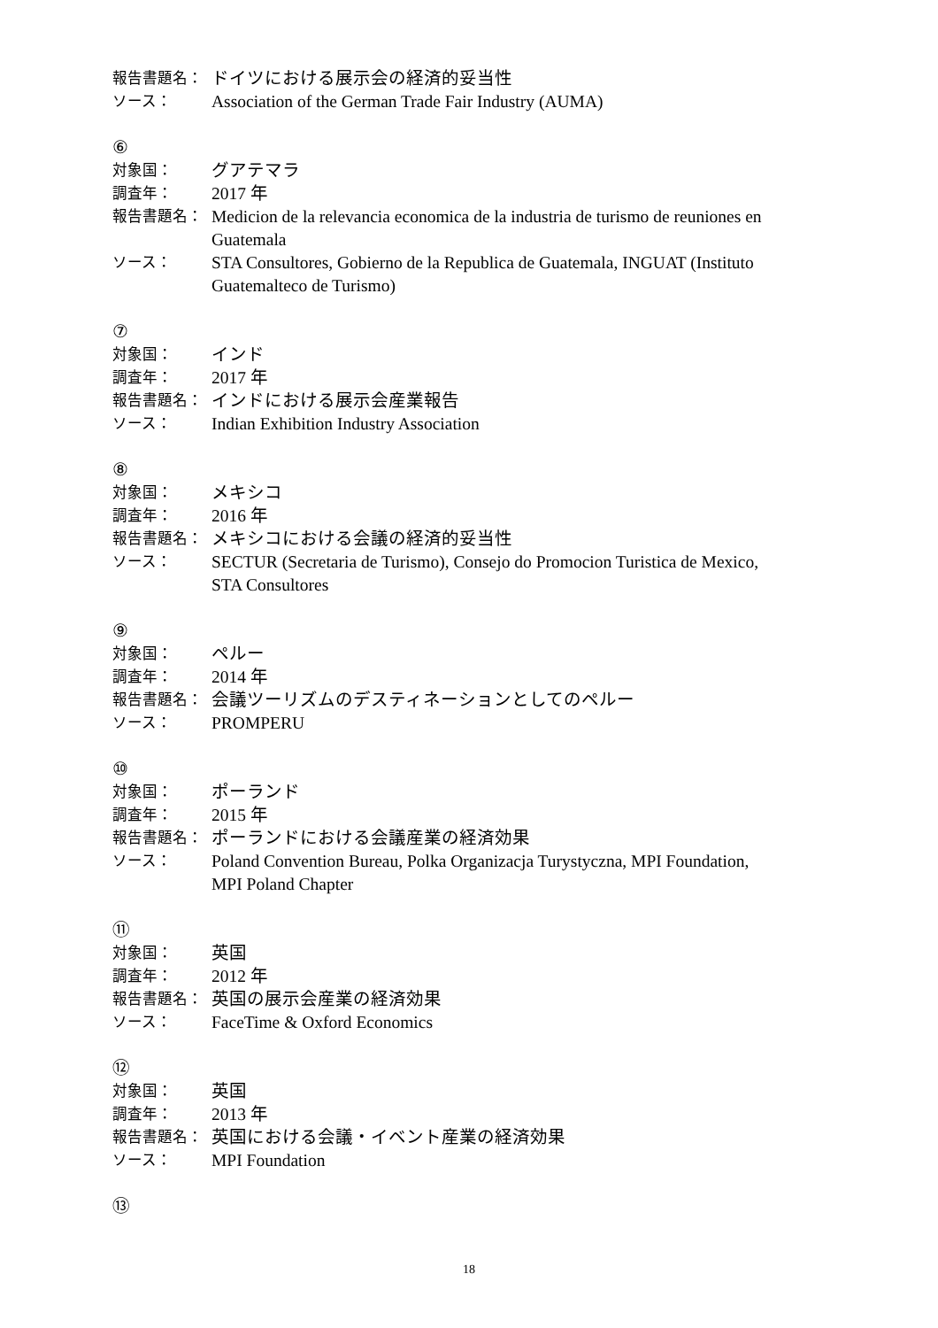報告書題名：
ドイツにおける展示会の経済的妥当性
ソース：
Association of the German Trade Fair Industry (AUMA)
⑥
対象国：
グアテマラ
調査年：
2017 年
報告書題名：
Medicion de la relevancia economica de la industria de turismo de reuniones en Guatemala
ソース：
STA Consultores, Gobierno de la Republica de Guatemala, INGUAT (Instituto Guatemalteco de Turismo)
⑦
対象国：
インド
調査年：
2017 年
報告書題名：
インドにおける展示会産業報告
ソース：
Indian Exhibition Industry Association
⑧
対象国：
メキシコ
調査年：
2016 年
報告書題名：
メキシコにおける会議の経済的妥当性
ソース：
SECTUR (Secretaria de Turismo), Consejo do Promocion Turistica de Mexico, STA Consultores
⑨
対象国：
ペルー
調査年：
2014 年
報告書題名：
会議ツーリズムのデスティネーションとしてのペルー
ソース：
PROMPERU
⑩
対象国：
ポーランド
調査年：
2015 年
報告書題名：
ポーランドにおける会議産業の経済効果
ソース：
Poland Convention Bureau, Polka Organizacja Turystyczna, MPI Foundation, MPI Poland Chapter
⑪
対象国：
英国
調査年：
2012 年
報告書題名：
英国の展示会産業の経済効果
ソース：
FaceTime & Oxford Economics
⑫
対象国：
英国
調査年：
2013 年
報告書題名：
英国における会議・イベント産業の経済効果
ソース：
MPI Foundation
⑬
18